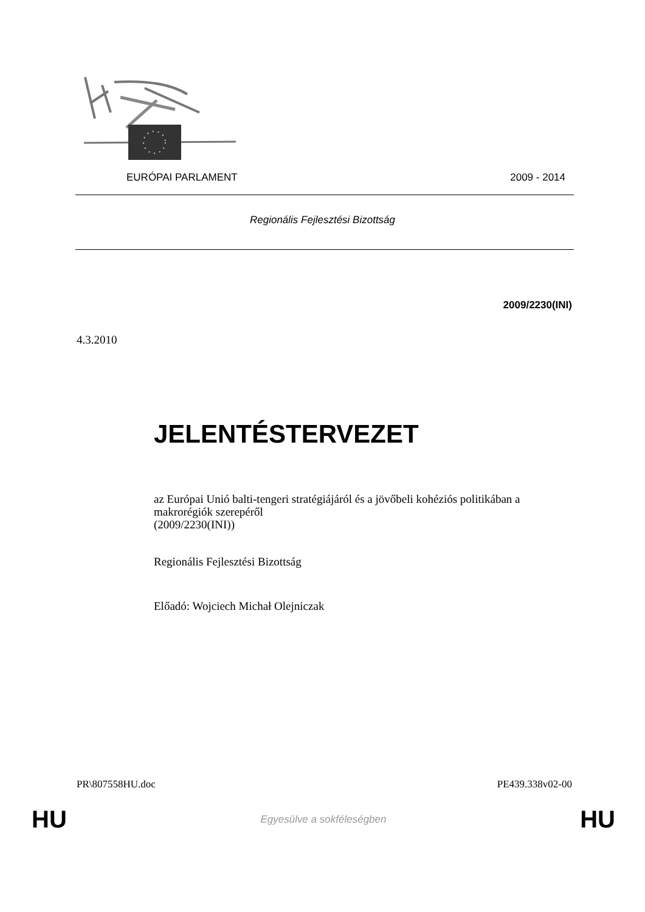EURÓPAI PARLAMENT 2009 - 2014
Regionális Fejlesztési Bizottság
2009/2230(INI)
4.3.2010
JELENTÉSTERVEZET
az Európai Unió balti-tengeri stratégiájáról és a jövőbeli kohéziós politikában a makrorégiók szerepéről
(2009/2230(INI))
Regionális Fejlesztési Bizottság
Előadó: Wojciech Michał Olejniczak
PR\807558HU.doc PE439.338v02-00
HU Egyesülve a sokféleségben HU